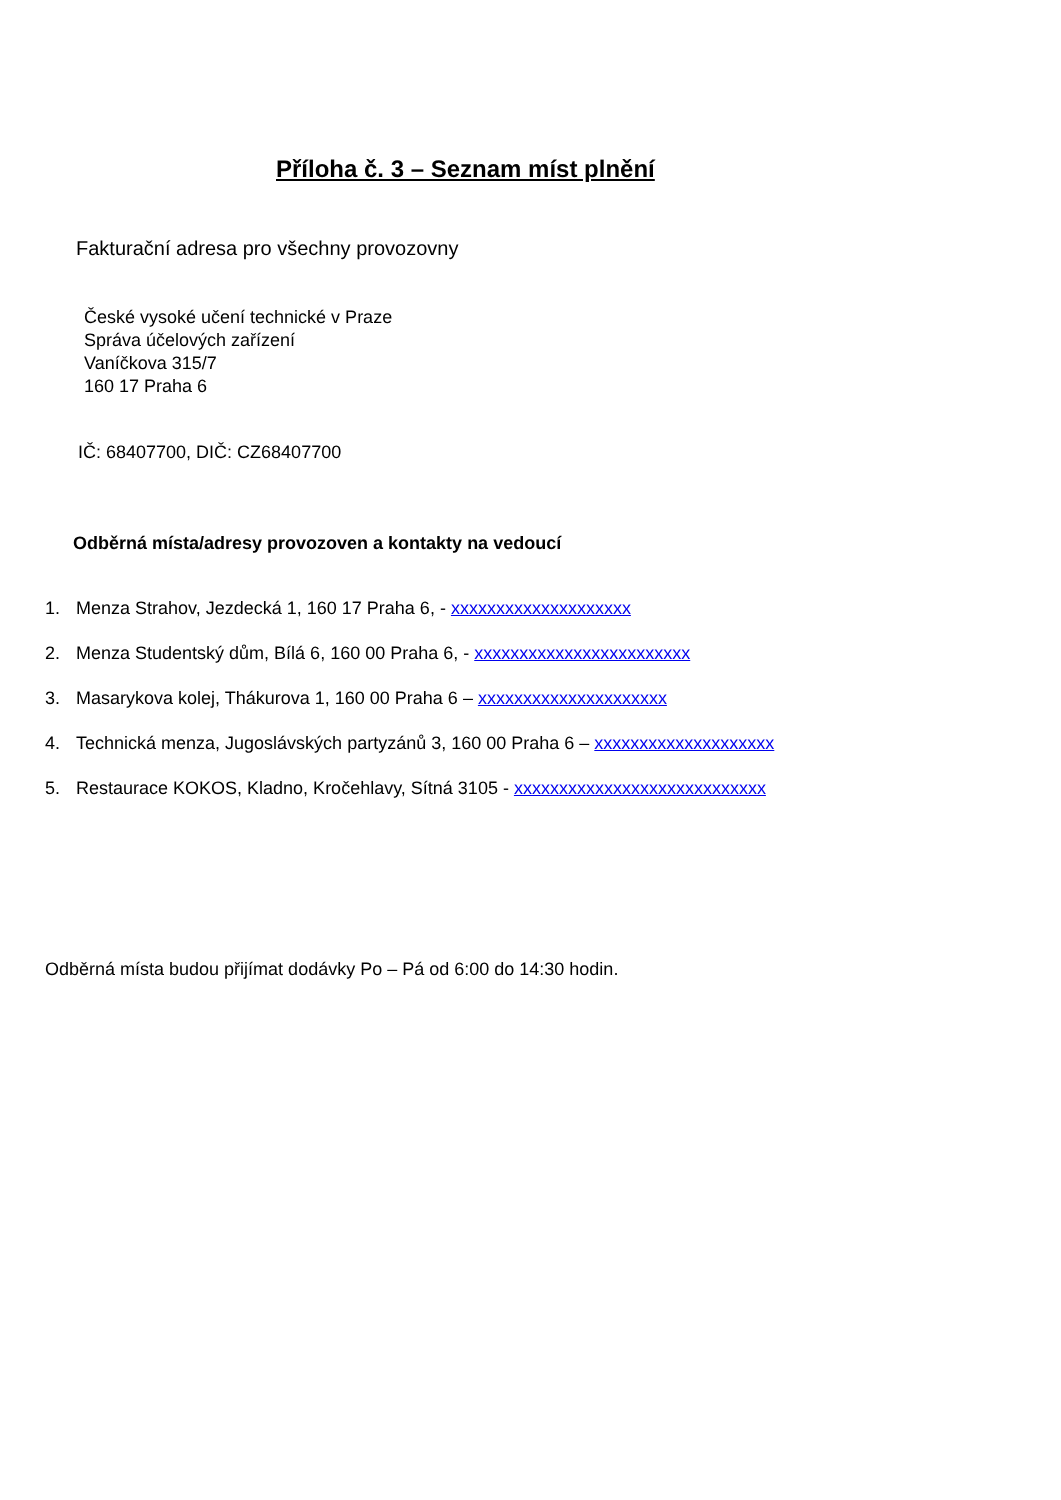Příloha č. 3 – Seznam míst plnění
Fakturační adresa pro všechny provozovny
České vysoké učení technické v Praze
Správa účelových zařízení
Vaníčkova 315/7
160 17 Praha 6
IČ: 68407700, DIČ: CZ68407700
Odběrná místa/adresy provozoven a kontakty na vedoucí
1. Menza Strahov, Jezdecká 1, 160 17 Praha 6, - xxxxxxxxxxxxxxxxxxxx
2. Menza Studentský dům, Bílá 6, 160 00 Praha 6, - xxxxxxxxxxxxxxxxxxxxxxxx
3. Masarykova kolej, Thákurova 1, 160 00 Praha 6 – xxxxxxxxxxxxxxxxxxxxx
4. Technická menza, Jugoslávských partyzánů 3, 160 00 Praha 6 – xxxxxxxxxxxxxxxxxxxx
5. Restaurace KOKOS, Kladno, Kročehlavy, Sítná 3105 - xxxxxxxxxxxxxxxxxxxxxxxxxxxx
Odběrná místa budou přijímat dodávky Po – Pá od 6:00 do 14:30 hodin.